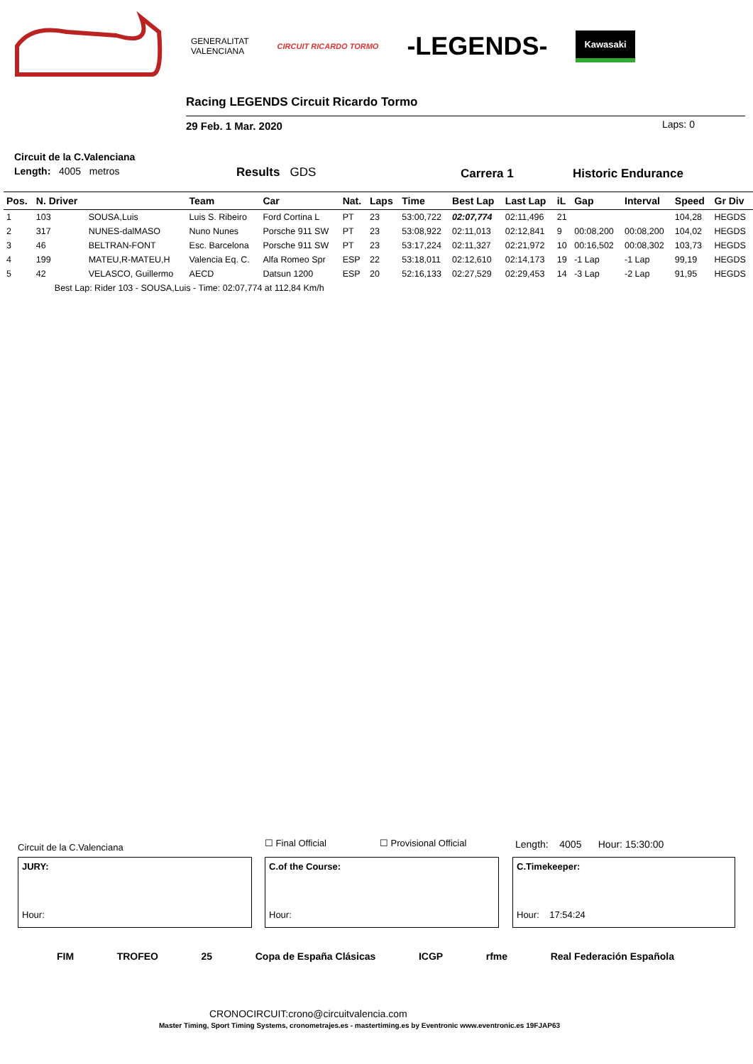GENERALITAT
VALENCIANA
CIRCUIT RICARDO TORMO
-LEGENDS-
Kawasaki
Racing LEGENDS Circuit Ricardo Tormo
29 Feb. 1 Mar. 2020 Laps: 0
Circuit de la C.Valenciana
Length: 4005 metros Results GDS Carrera 1 Historic Endurance
| Pos. | N. Driver | | Team | Car | Nat. | Laps | Time | Best Lap | Last Lap | iL | Gap | Interval | Speed | Gr Div |
| --- | --- | --- | --- | --- | --- | --- | --- | --- | --- | --- | --- | --- | --- | --- |
| 1 | 103 | SOUSA,Luis | Luis S. Ribeiro | Ford Cortina L | PT | 23 | 53:00,722 | 02:07,774 | 02:11,496 | 21 | | | 104,28 | HEGDS |
| 2 | 317 | NUNES-dalMASO | Nuno Nunes | Porsche 911 SW | PT | 23 | 53:08,922 | 02:11,013 | 02:12,841 | 9 | 00:08,200 | 00:08,200 | 104,02 | HEGDS |
| 3 | 46 | BELTRAN-FONT | Esc. Barcelona | Porsche 911 SW | PT | 23 | 53:17,224 | 02:11,327 | 02:21,972 | 10 | 00:16,502 | 00:08,302 | 103,73 | HEGDS |
| 4 | 199 | MATEU,R-MATEU,H | Valencia Eq. C. | Alfa Romeo Spr | ESP | 22 | 53:18,011 | 02:12,610 | 02:14,173 | 19 | -1 Lap | -1 Lap | 99,19 | HEGDS |
| 5 | 42 | VELASCO, Guillermo | AECD | Datsun 1200 | ESP | 20 | 52:16,133 | 02:27,529 | 02:29,453 | 14 | -3 Lap | -2 Lap | 91,95 | HEGDS |
| | Best Lap: Rider 103 - SOUSA,Luis - Time: 02:07,774 at 112,84 Km/h | | | | | | | | | | | | | |
Circuit de la C.Valenciana ☐ Final Official ☐ Provisional Official
Length: 4005 Hour: 15:30:00
JURY:
Hour:
C.of the Course:
Hour:
C.Timekeeper:
Hour: 17:54:24
FIM TROFEO 25 Copa de España Clásicas ICGP rfme Real Federación Española
CRONOCIRCUIT:crono@circuitvalencia.com
Master Timing, Sport Timing Systems, cronometrajes.es - mastertiming.es by Eventronic www.eventronic.es 19FJAP63